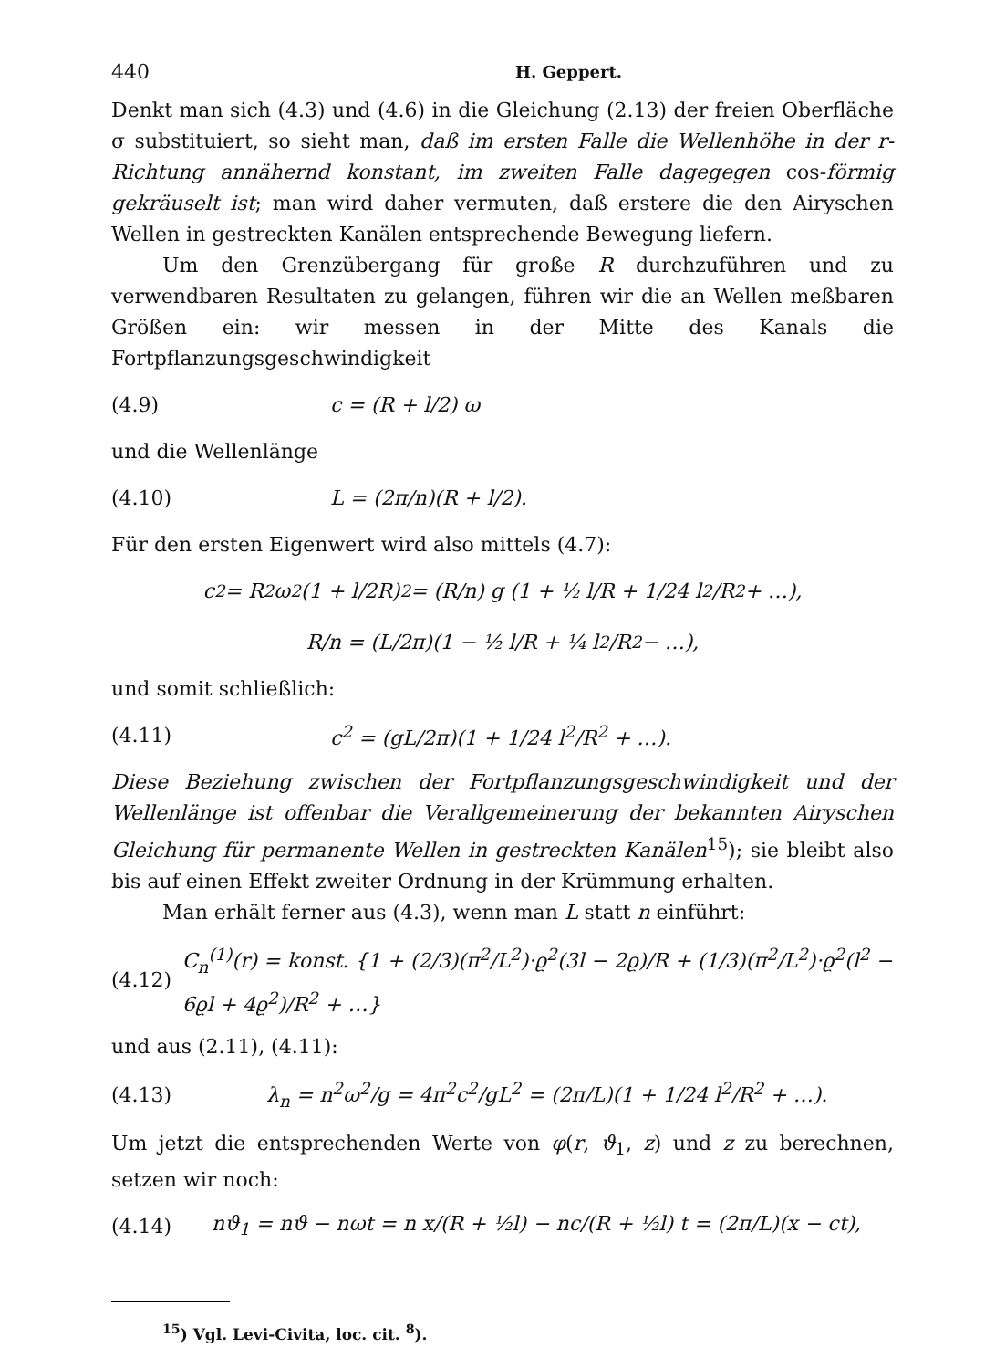440 H. Geppert.
Denkt man sich (4.3) und (4.6) in die Gleichung (2.13) der freien Oberfläche σ substituiert, so sieht man, daß im ersten Falle die Wellenhöhe in der r-Richtung annähernd konstant, im zweiten Falle dagegegen cos-förmig gekräuselt ist; man wird daher vermuten, daß erstere die den Airyschen Wellen in gestreckten Kanälen entsprechende Bewegung liefern.
Um den Grenzübergang für große R durchzuführen und zu verwendbaren Resultaten zu gelangen, führen wir die an Wellen meßbaren Größen ein: wir messen in der Mitte des Kanals die Fortpflanzungsgeschwindigkeit
(4.9) c = (R + l/2) ω
und die Wellenlänge
(4.10) L = (2π/n)(R + l/2).
Für den ersten Eigenwert wird also mittels (4.7):
c<sup>2</sup> = R<sup>2</sup> ω<sup>2</sup> (1 + l/2R)<sup>2</sup> = (R/n) g (1 + ½ l/R + 1/24 l<sup>2</sup>/R<sup>2</sup> + …),
R/n = (L/2π)(1 − ½ l/R + ¼ l<sup>2</sup>/R<sup>2</sup> − …),
und somit schließlich:
(4.11) c<sup>2</sup> = (gL/2π)(1 + 1/24 l<sup>2</sup>/R<sup>2</sup> + …).
Diese Beziehung zwischen der Fortpflanzungsgeschwindigkeit und der Wellenlänge ist offenbar die Verallgemeinerung der bekannten Airyschen Gleichung für permanente Wellen in gestreckten Kanälen<sup>15</sup>); sie bleibt also bis auf einen Effekt zweiter Ordnung in der Krümmung erhalten.
Man erhält ferner aus (4.3), wenn man L statt n einführt:
(4.12) C<sub>n</sub><sup>(1)</sup>(r) = konst. {1 + (2/3)(π<sup>2</sup>/L<sup>2</sup>)·ϱ<sup>2</sup>(3l − 2ϱ)/R + (1/3)(π<sup>2</sup>/L<sup>2</sup>)·ϱ<sup>2</sup>(l<sup>2</sup> − 6ϱl + 4ϱ<sup>2</sup>)/R<sup>2</sup> + …}
und aus (2.11), (4.11):
(4.13) λ<sub>n</sub> = n<sup>2</sup>ω<sup>2</sup>/g = 4π<sup>2</sup>c<sup>2</sup>/gL<sup>2</sup> = (2π/L)(1 + 1/24 l<sup>2</sup>/R<sup>2</sup> + …).
Um jetzt die entsprechenden Werte von φ(r, ϑ<sub>1</sub>, z) und z zu berechnen, setzen wir noch:
(4.14) nϑ<sub>1</sub> = nϑ − nωt = n x/(R + ½l) − nc/(R + ½l) t = (2π/L)(x − ct),
<sup>15</sup>) Vgl. Levi-Civita, loc. cit. <sup>8</sup>).